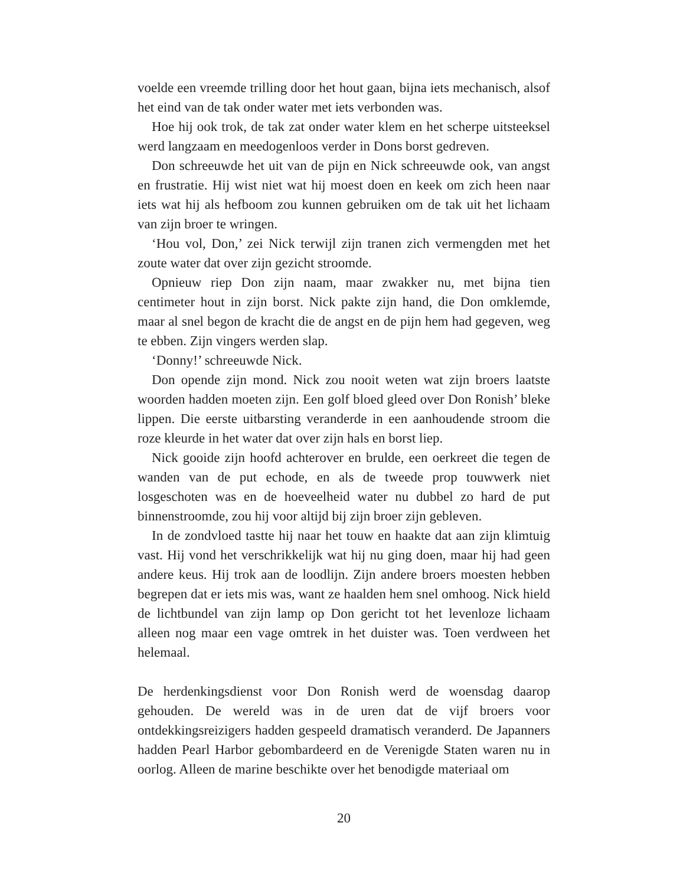voelde een vreemde trilling door het hout gaan, bijna iets mechanisch, alsof het eind van de tak onder water met iets verbonden was.
Hoe hij ook trok, de tak zat onder water klem en het scherpe uitsteeksel werd langzaam en meedogenloos verder in Dons borst gedreven.
Don schreeuwde het uit van de pijn en Nick schreeuwde ook, van angst en frustratie. Hij wist niet wat hij moest doen en keek om zich heen naar iets wat hij als hefboom zou kunnen gebruiken om de tak uit het lichaam van zijn broer te wringen.
‘Hou vol, Don,’ zei Nick terwijl zijn tranen zich vermengden met het zoute water dat over zijn gezicht stroomde.
Opnieuw riep Don zijn naam, maar zwakker nu, met bijna tien centimeter hout in zijn borst. Nick pakte zijn hand, die Don omklemde, maar al snel begon de kracht die de angst en de pijn hem had gegeven, weg te ebben. Zijn vingers werden slap.
‘Donny!’ schreeuwde Nick.
Don opende zijn mond. Nick zou nooit weten wat zijn broers laatste woorden hadden moeten zijn. Een golf bloed gleed over Don Ronish’ bleke lippen. Die eerste uitbarsting veranderde in een aanhoudende stroom die roze kleurde in het water dat over zijn hals en borst liep.
Nick gooide zijn hoofd achterover en brulde, een oerkreet die tegen de wanden van de put echode, en als de tweede prop touwwerk niet losgeschoten was en de hoeveelheid water nu dubbel zo hard de put binnenstroomde, zou hij voor altijd bij zijn broer zijn gebleven.
In de zondvloed tastte hij naar het touw en haakte dat aan zijn klimtuig vast. Hij vond het verschrikkelijk wat hij nu ging doen, maar hij had geen andere keus. Hij trok aan de loodlijn. Zijn andere broers moesten hebben begrepen dat er iets mis was, want ze haalden hem snel omhoog. Nick hield de lichtbundel van zijn lamp op Don gericht tot het levenloze lichaam alleen nog maar een vage omtrek in het duister was. Toen verdween het helemaal.
De herdenkingsdienst voor Don Ronish werd de woensdag daarop gehouden. De wereld was in de uren dat de vijf broers voor ontdekkingsreizigers hadden gespeeld dramatisch veranderd. De Japanners hadden Pearl Harbor gebombardeerd en de Verenigde Staten waren nu in oorlog. Alleen de marine beschikte over het benodigde materiaal om
20